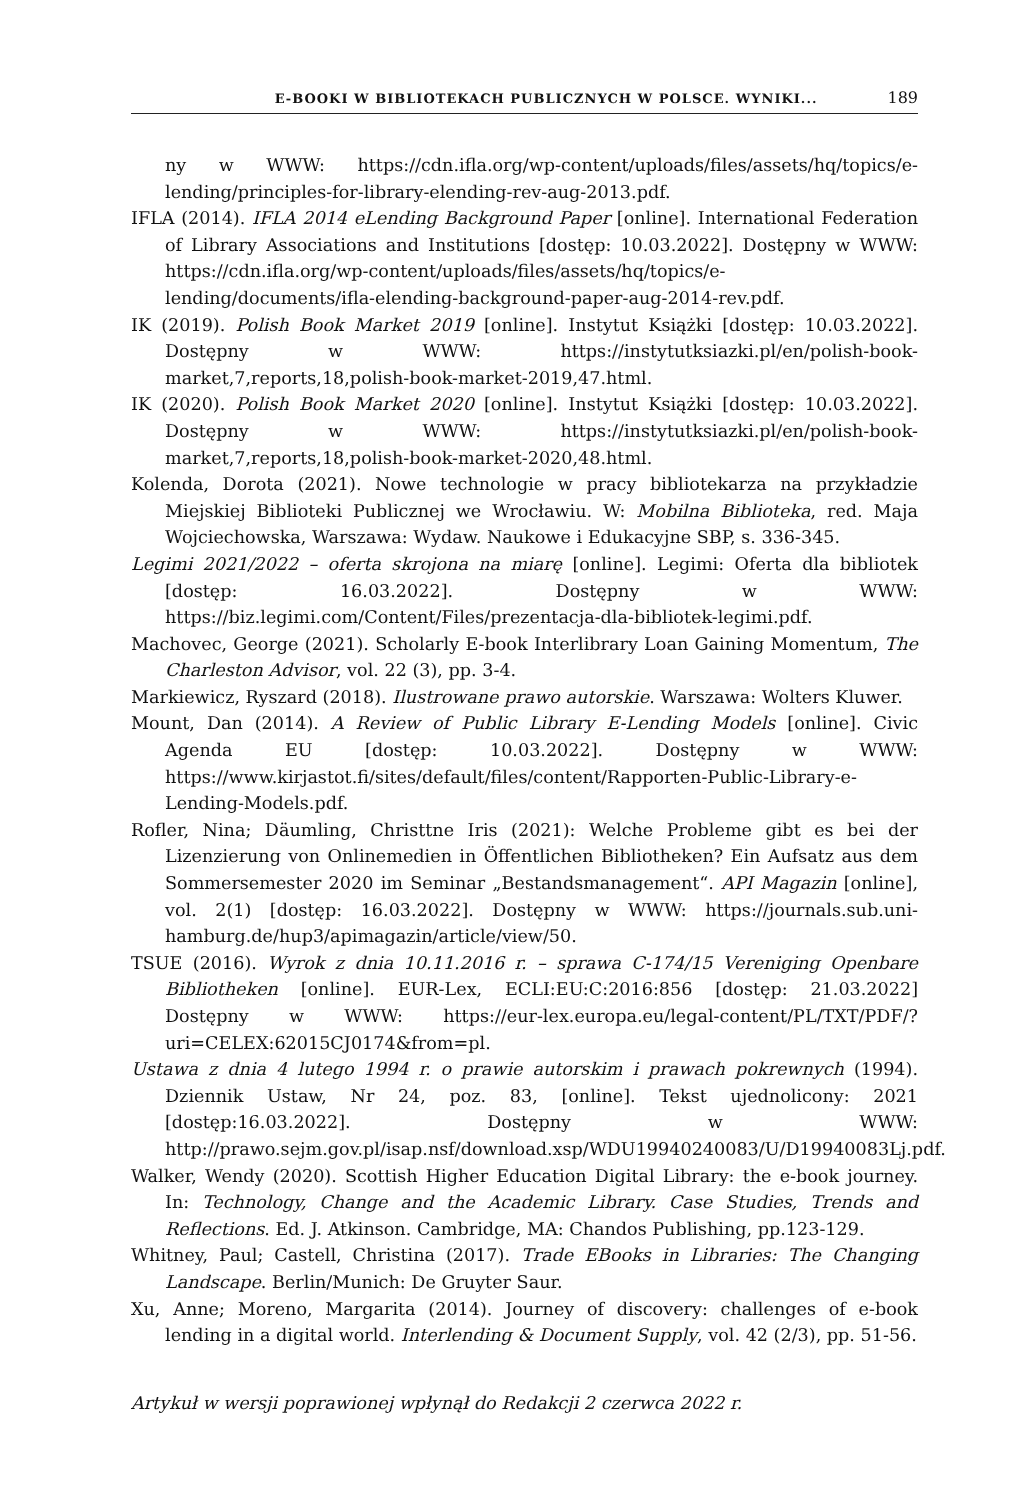E-BOOKI W BIBLIOTEKACH PUBLICZNYCH W POLSCE. WYNIKI... 189
ny w WWW: https://cdn.ifla.org/wp-content/uploads/files/assets/hq/topics/e-lending/principles-for-library-elending-rev-aug-2013.pdf.
IFLA (2014). IFLA 2014 eLending Background Paper [online]. International Federation of Library Associations and Institutions [dostęp: 10.03.2022]. Dostępny w WWW: https://cdn.ifla.org/wp-content/uploads/files/assets/hq/topics/e-lending/documents/ifla-elending-background-paper-aug-2014-rev.pdf.
IK (2019). Polish Book Market 2019 [online]. Instytut Książki [dostęp: 10.03.2022]. Dostępny w WWW: https://instytutksiazki.pl/en/polish-book-market,7,reports,18,polish-book-market-2019,47.html.
IK (2020). Polish Book Market 2020 [online]. Instytut Książki [dostęp: 10.03.2022]. Dostępny w WWW: https://instytutksiazki.pl/en/polish-book-market,7,reports,18,polish-book-market-2020,48.html.
Kolenda, Dorota (2021). Nowe technologie w pracy bibliotekarza na przykładzie Miejskiej Biblioteki Publicznej we Wrocławiu. W: Mobilna Biblioteka, red. Maja Wojciechowska, Warszawa: Wydaw. Naukowe i Edukacyjne SBP, s. 336-345.
Legimi 2021/2022 – oferta skrojona na miarę [online]. Legimi: Oferta dla bibliotek [dostęp: 16.03.2022]. Dostępny w WWW: https://biz.legimi.com/Content/Files/prezentacja-dla-bibliotek-legimi.pdf.
Machovec, George (2021). Scholarly E-book Interlibrary Loan Gaining Momentum, The Charleston Advisor, vol. 22 (3), pp. 3-4.
Markiewicz, Ryszard (2018). Ilustrowane prawo autorskie. Warszawa: Wolters Kluwer.
Mount, Dan (2014). A Review of Public Library E-Lending Models [online]. Civic Agenda EU [dostęp: 10.03.2022]. Dostępny w WWW: https://www.kirjastot.fi/sites/default/files/content/Rapporten-Public-Library-e-Lending-Models.pdf.
Rofler, Nina; Däumling, Christtne Iris (2021): Welche Probleme gibt es bei der Lizenzierung von Onlinemedien in Öffentlichen Bibliotheken? Ein Aufsatz aus dem Sommersemester 2020 im Seminar „Bestandsmanagement“. API Magazin [online], vol. 2(1) [dostęp: 16.03.2022]. Dostępny w WWW: https://journals.sub.uni-hamburg.de/hup3/apimagazin/article/view/50.
TSUE (2016). Wyrok z dnia 10.11.2016 r. – sprawa C-174/15 Vereniging Openbare Bibliotheken [online]. EUR-Lex, ECLI:EU:C:2016:856 [dostęp: 21.03.2022] Dostępny w WWW: https://eur-lex.europa.eu/legal-content/PL/TXT/PDF/?uri=CELEX:62015CJ0174&from=pl.
Ustawa z dnia 4 lutego 1994 r. o prawie autorskim i prawach pokrewnych (1994). Dziennik Ustaw, Nr 24, poz. 83, [online]. Tekst ujednolicony: 2021 [dostęp:16.03.2022]. Dostępny w WWW: http://prawo.sejm.gov.pl/isap.nsf/download.xsp/WDU19940240083/U/D19940083Lj.pdf.
Walker, Wendy (2020). Scottish Higher Education Digital Library: the e-book journey. In: Technology, Change and the Academic Library. Case Studies, Trends and Reflections. Ed. J. Atkinson. Cambridge, MA: Chandos Publishing, pp.123-129.
Whitney, Paul; Castell, Christina (2017). Trade EBooks in Libraries: The Changing Landscape. Berlin/Munich: De Gruyter Saur.
Xu, Anne; Moreno, Margarita (2014). Journey of discovery: challenges of e-book lending in a digital world. Interlending & Document Supply, vol. 42 (2/3), pp. 51-56.
Artykuł w wersji poprawionej wpłynął do Redakcji 2 czerwca 2022 r.